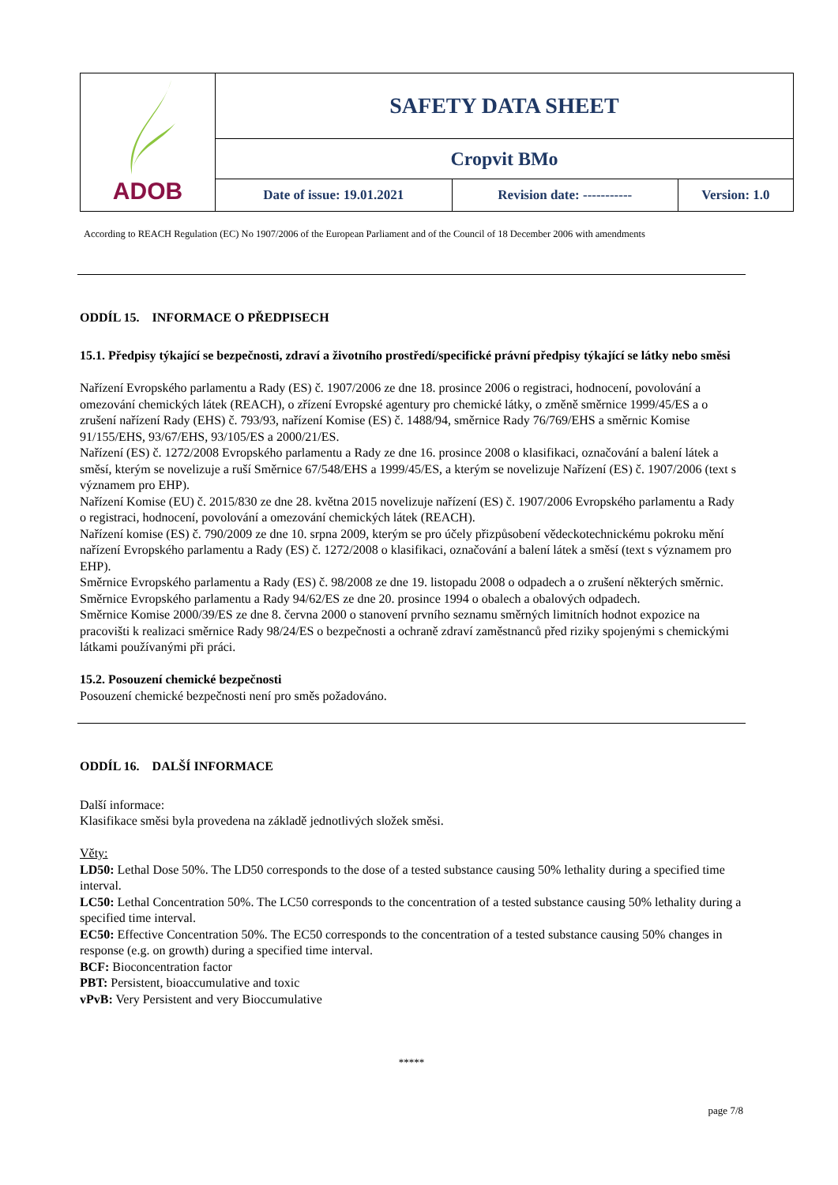| ADOB | SAFETY DATA SHEET | | |
| | Cropvit BMo | | |
| | Date of issue: 19.01.2021 | Revision date: ----------- | Version: 1.0 |
According to REACH Regulation (EC) No 1907/2006 of the European Parliament and of the Council of 18 December 2006 with amendments
ODDÍL 15. INFORMACE O PŘEDPISECH
15.1. Předpisy týkající se bezpečnosti, zdraví a životního prostředí/specifické právní předpisy týkající se látky nebo směsi
Nařízení Evropského parlamentu a Rady (ES) č. 1907/2006 ze dne 18. prosince 2006 o registraci, hodnocení, povolování a omezování chemických látek (REACH), o zřízení Evropské agentury pro chemické látky, o změně směrnice 1999/45/ES a o zrušení nařízení Rady (EHS) č. 793/93, nařízení Komise (ES) č. 1488/94, směrnice Rady 76/769/EHS a směrnic Komise 91/155/EHS, 93/67/EHS, 93/105/ES a 2000/21/ES.
Nařízení (ES) č. 1272/2008 Evropského parlamentu a Rady ze dne 16. prosince 2008 o klasifikaci, označování a balení látek a směsí, kterým se novelizuje a ruší Směrnice 67/548/EHS a 1999/45/ES, a kterým se novelizuje Nařízení (ES) č. 1907/2006 (text s významem pro EHP).
Nařízení Komise (EU) č. 2015/830 ze dne 28. května 2015 novelizuje nařízení (ES) č. 1907/2006 Evropského parlamentu a Rady o registraci, hodnocení, povolování a omezování chemických látek (REACH).
Nařízení komise (ES) č. 790/2009 ze dne 10. srpna 2009, kterým se pro účely přizpůsobení vědeckotechnickému pokroku mění nařízení Evropského parlamentu a Rady (ES) č. 1272/2008 o klasifikaci, označování a balení látek a směsí (text s významem pro EHP).
Směrnice Evropského parlamentu a Rady (ES) č. 98/2008 ze dne 19. listopadu 2008 o odpadech a o zrušení některých směrnic. Směrnice Evropského parlamentu a Rady 94/62/ES ze dne 20. prosince 1994 o obalech a obalových odpadech.
Směrnice Komise 2000/39/ES ze dne 8. června 2000 o stanovení prvního seznamu směrných limitních hodnot expozice na pracovišti k realizaci směrnice Rady 98/24/ES o bezpečnosti a ochraně zdraví zaměstnanců před riziky spojenými s chemickými látkami používanými při práci.
15.2. Posouzení chemické bezpečnosti
Posouzení chemické bezpečnosti není pro směs požadováno.
ODDÍL 16. DALŠÍ INFORMACE
Další informace:
Klasifikace směsi byla provedena na základě jednotlivých složek směsi.
Věty:
LD50: Lethal Dose 50%. The LD50 corresponds to the dose of a tested substance causing 50% lethality during a specified time interval.
LC50: Lethal Concentration 50%. The LC50 corresponds to the concentration of a tested substance causing 50% lethality during a specified time interval.
EC50: Effective Concentration 50%. The EC50 corresponds to the concentration of a tested substance causing 50% changes in response (e.g. on growth) during a specified time interval.
BCF: Bioconcentration factor
PBT: Persistent, bioaccumulative and toxic
vPvB: Very Persistent and very Bioccumulative
*****
page 7/8